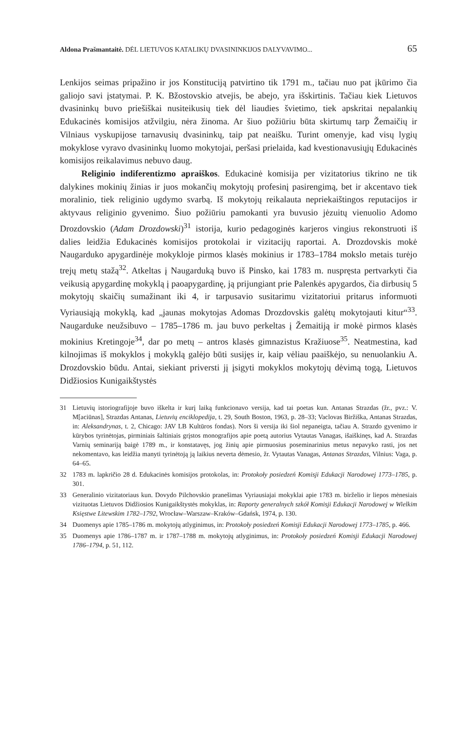Aldona Prašmantaitė. DĖL LIETUVOS KATALIKŲ DVASININKIJOS DALYVAVIMO... 65
Lenkijos seimas pripažino ir jos Konstituciją patvirtino tik 1791 m., tačiau nuo pat įkūrimo čia galiojo savi įstatymai. P. K. Bžostovskio atvejis, be abejo, yra išskirtinis. Tačiau kiek Lietuvos dvasininkų buvo priešiškai nusiteikusių tiek dėl liaudies švietimo, tiek apskritai nepalankių Edukacinės komisijos atžvilgiu, nėra žinoma. Ar šiuo požiūriu būta skirtumų tarp Žemaičių ir Vilniaus vyskupijose tarnavusių dvasininkų, taip pat neaišku. Turint omenyje, kad visų lygių mokyklose vyravo dvasininkų luomo mokytojai, peršasi prielaida, kad kvestionavusiųjų Edukacinės komisijos reikalavimus nebuvo daug.
Religinio indiferentizmo apraiškos. Edukacinė komisija per vizitatorius tikrino ne tik dalykines mokinių žinias ir juos mokančių mokytojų profesinį pasirengimą, bet ir akcentavo tiek moralinio, tiek religinio ugdymo svarbą. Iš mokytojų reikalauta nepriekaištingos reputacijos ir aktyvaus religinio gyvenimo. Šiuo požiūriu pamokanti yra buvusio jėzuitų vienuolio Adomo Drozdovskio (Adam Drozdowski)<sup>31</sup> istorija, kurio pedagoginės karjeros vingius rekonstruoti iš dalies leidžia Edukacinės komisijos protokolai ir vizitacijų raportai. A. Drozdovskis mokė Naugarduko apygardinėje mokykloje pirmos klasės mokinius ir 1783–1784 mokslo metais turėjo trejų metų stažą<sup>32</sup>. Atkeltas į Naugarduką buvo iš Pinsko, kai 1783 m. nuspręsta pertvarkyti čia veikusią apygardinę mokyklą į paoapygardinę, ją prijungiant prie Palenkės apygardos, čia dirbusių 5 mokytojų skaičių sumažinant iki 4, ir tarpusavio susitarimu vizitatoriui pritarus informuoti Vyriausiąją mokyklą, kad „jaunas mokytojas Adomas Drozdovskis galėtų mokytojauti kitur“<sup>33</sup>. Naugarduke neužsibuvo – 1785–1786 m. jau buvo perkeltas į Žemaitiją ir mokė pirmos klasės mokinius Kretingoje<sup>34</sup>, dar po metų – antros klasės gimnazistus Kražiuose<sup>35</sup>. Neatmestina, kad kilnojimas iš mokyklos į mokyklą galėjo būti susijęs ir, kaip vėliau paaiškėjo, su nenuolankiu A. Drozdovskio būdu. Antai, siekiant priversti jį įsigyti mokyklos mokytojų dėvimą togą, Lietuvos Didžiosios Kunigaikštystės
31 Lietuvių istoriografijoje buvo iškelta ir kurį laiką funkcionavo versija, kad tai poetas kun. Antanas Strazdas (žr., pvz.: V. M[aciūnas], Strazdas Antanas, Lietuvių enciklopedija, t. 29, South Boston, 1963, p. 28–33; Vaclovas Biržiška, Antanas Strazdas, in: Aleksandrynas, t. 2, Chicago: JAV LB Kultūros fondas). Nors ši versija iki šiol nepaneigta, tačiau A. Strazdo gyvenimo ir kūrybos tyrinėtojas, pirminiais šaltiniais grįstos monografijos apie poetą autorius Vytautas Vanagas, išaiškinęs, kad A. Strazdas Varnių seminariją baigė 1789 m., ir konstatavęs, jog žinių apie pirmuosius poseminarinius metus nepavyko rasti, jos net nekomentavo, kas leidžia manyti tyrinėtoją ją laikius neverta dėmesio, žr. Vytautas Vanagas, Antanas Strazdas, Vilnius: Vaga, p. 64–65.
32 1783 m. lapkričio 28 d. Edukacinės komisijos protokolas, in: Protokoły posiedzeń Komisji Edukacji Narodowej 1773–1785, p. 301.
33 Generalinio vizitatoriaus kun. Dovydo Pilchovskio pranešimas Vyriausiajai mokyklai apie 1783 m. birželio ir liepos mėnesiais vizituotas Lietuvos Didžiosios Kunigaikštystės mokyklas, in: Raporty generalnych szkół Komisji Edukacji Narodowej w Wielkim Księstwe Litewskim 1782–1792, Wrocław–Warszaw–Kraków–Gdańsk, 1974, p. 130.
34 Duomenys apie 1785–1786 m. mokytojų atlyginimus, in: Protokoły posiedzeń Komisji Edukacji Narodowej 1773–1785, p. 466.
35 Duomenys apie 1786–1787 m. ir 1787–1788 m. mokytojų atlyginimus, in: Protokoły posiedzeń Komisji Edukacji Narodowej 1786–1794, p. 51, 112.